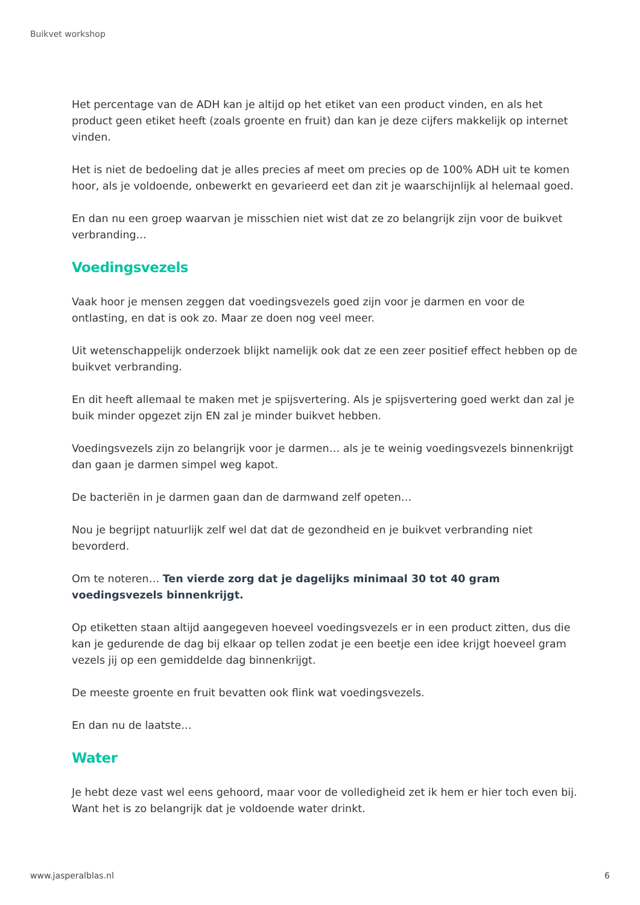Buikvet workshop
Het percentage van de ADH kan je altijd op het etiket van een product vinden, en als het product geen etiket heeft (zoals groente en fruit) dan kan je deze cijfers makkelijk op internet vinden.
Het is niet de bedoeling dat je alles precies af meet om precies op de 100% ADH uit te komen hoor, als je voldoende, onbewerkt en gevarieerd eet dan zit je waarschijnlijk al helemaal goed.
En dan nu een groep waarvan je misschien niet wist dat ze zo belangrijk zijn voor de buikvet verbranding…
Voedingsvezels
Vaak hoor je mensen zeggen dat voedingsvezels goed zijn voor je darmen en voor de ontlasting, en dat is ook zo. Maar ze doen nog veel meer.
Uit wetenschappelijk onderzoek blijkt namelijk ook dat ze een zeer positief effect hebben op de buikvet verbranding.
En dit heeft allemaal te maken met je spijsvertering. Als je spijsvertering goed werkt dan zal je buik minder opgezet zijn EN zal je minder buikvet hebben.
Voedingsvezels zijn zo belangrijk voor je darmen… als je te weinig voedingsvezels binnenkrijgt dan gaan je darmen simpel weg kapot.
De bacteriën in je darmen gaan dan de darmwand zelf opeten…
Nou je begrijpt natuurlijk zelf wel dat dat de gezondheid en je buikvet verbranding niet bevorderd.
Om te noteren… Ten vierde zorg dat je dagelijks minimaal 30 tot 40 gram voedingsvezels binnenkrijgt.
Op etiketten staan altijd aangegeven hoeveel voedingsvezels er in een product zitten, dus die kan je gedurende de dag bij elkaar op tellen zodat je een beetje een idee krijgt hoeveel gram vezels jij op een gemiddelde dag binnenkrijgt.
De meeste groente en fruit bevatten ook flink wat voedingsvezels.
En dan nu de laatste…
Water
Je hebt deze vast wel eens gehoord, maar voor de volledigheid zet ik hem er hier toch even bij. Want het is zo belangrijk dat je voldoende water drinkt.
www.jasperalblas.nl 6